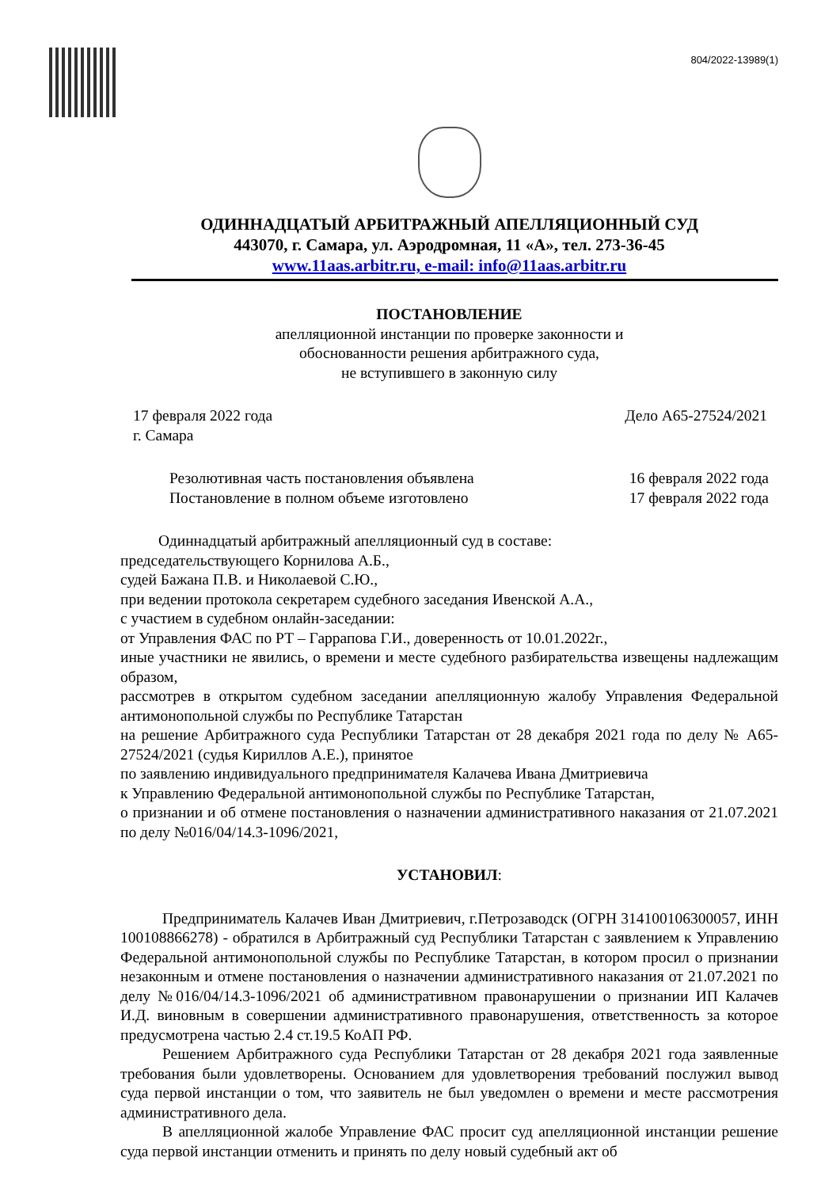804/2022-13989(1)
ОДИННАДЦАТЫЙ АРБИТРАЖНЫЙ АПЕЛЛЯЦИОННЫЙ СУД
443070, г. Самара, ул. Аэродромная, 11 «А», тел. 273-36-45
www.11aas.arbitr.ru, e-mail: info@11aas.arbitr.ru
ПОСТАНОВЛЕНИЕ
апелляционной инстанции по проверке законности и
обоснованности решения арбитражного суда,
не вступившего в законную силу
17 февраля 2022 года
г. Самара Дело А65-27524/2021
Резолютивная часть постановления объявлена
Постановление в полном объеме изготовлено 16 февраля 2022 года
17 февраля 2022 года
Одиннадцатый арбитражный апелляционный суд в составе:
председательствующего Корнилова А.Б.,
судей Бажана П.В. и Николаевой С.Ю.,
при ведении протокола секретарем судебного заседания Ивенской А.А.,
с участием в судебном онлайн-заседании:
от Управления ФАС по РТ – Гаррапова Г.И., доверенность от 10.01.2022г.,
иные участники не явились, о времени и месте судебного разбирательства извещены надлежащим образом,
рассмотрев в открытом судебном заседании апелляционную жалобу Управления Федеральной антимонопольной службы по Республике Татарстан
на решение Арбитражного суда Республики Татарстан от 28 декабря 2021 года по делу № А65-27524/2021 (судья Кириллов А.Е.), принятое
по заявлению индивидуального предпринимателя Калачева Ивана Дмитриевича
к Управлению Федеральной антимонопольной службы по Республике Татарстан,
о признании и об отмене постановления о назначении административного наказания от 21.07.2021 по делу №016/04/14.3-1096/2021,
УСТАНОВИЛ:
Предприниматель Калачев Иван Дмитриевич, г.Петрозаводск (ОГРН 314100106300057, ИНН 100108866278) - обратился в Арбитражный суд Республики Татарстан с заявлением к Управлению Федеральной антимонопольной службы по Республике Татарстан, в котором просил о признании незаконным и отмене постановления о назначении административного наказания от 21.07.2021 по делу №016/04/14.3-1096/2021 об административном правонарушении о признании ИП Калачев И.Д. виновным в совершении административного правонарушения, ответственность за которое предусмотрена частью 2.4 ст.19.5 КоАП РФ.
Решением Арбитражного суда Республики Татарстан от 28 декабря 2021 года заявленные требования были удовлетворены. Основанием для удовлетворения требований послужил вывод суда первой инстанции о том, что заявитель не был уведомлен о времени и месте рассмотрения административного дела.
В апелляционной жалобе Управление ФАС просит суд апелляционной инстанции решение суда первой инстанции отменить и принять по делу новый судебный акт об